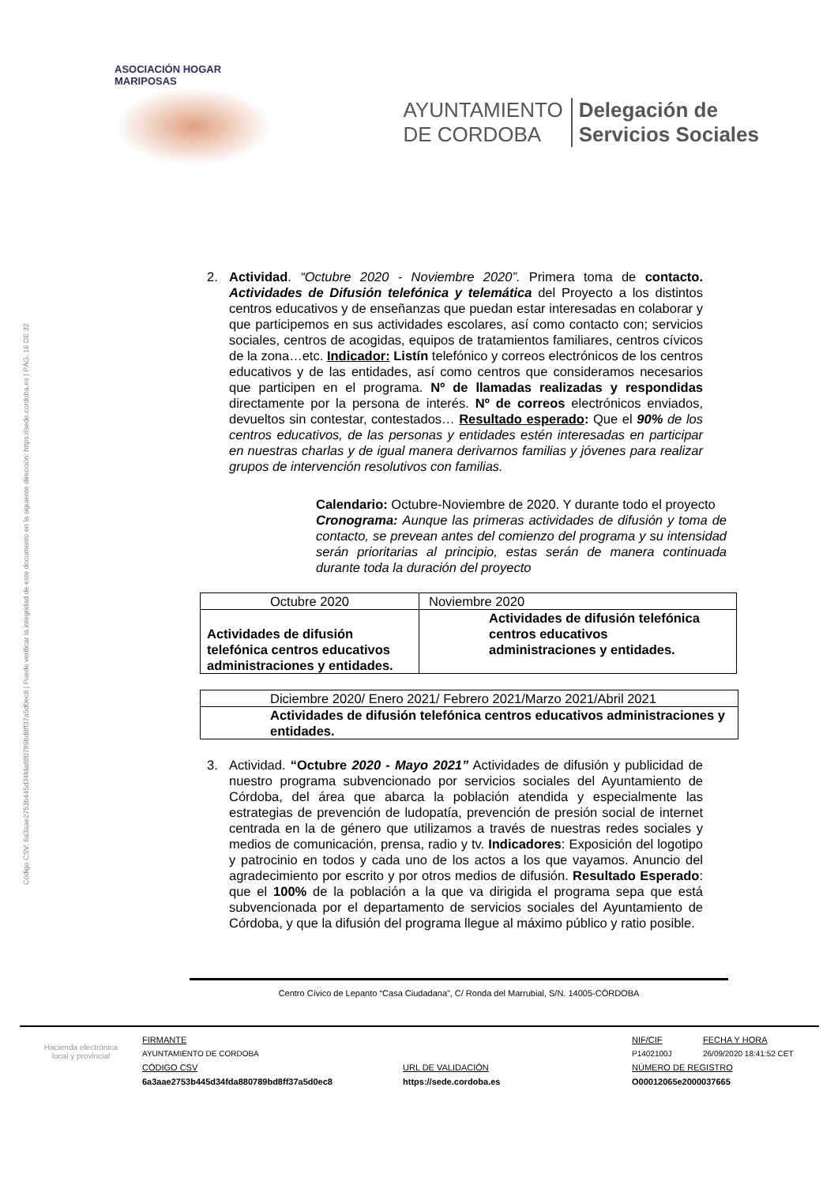Código CSV: 6a3aae2753b445d34fda880789bd8ff37a5d0ec8 | Puede verificar la integridad de este documento en la siguiente dirección: https://sede.cordoba.es | PÁG. 16 DE 32
ASOCIACIÓN HOGAR MARIPOSAS
AYUNTAMIENTO
DE CORDOBA
Delegación de
Servicios Sociales
2.
Actividad. “Octubre 2020 - Noviembre 2020”. Primera toma de contacto. Actividades de Difusión telefónica y telemática del Proyecto a los distintos centros educativos y de enseñanzas que puedan estar interesadas en colaborar y que participemos en sus actividades escolares, así como contacto con; servicios sociales, centros de acogidas, equipos de tratamientos familiares, centros cívicos de la zona…etc. Indicador: Listín telefónico y correos electrónicos de los centros educativos y de las entidades, así como centros que consideramos necesarios que participen en el programa. Nº de llamadas realizadas y respondidas directamente por la persona de interés. Nº de correos electrónicos enviados, devueltos sin contestar, contestados… Resultado esperado: Que el 90% de los centros educativos, de las personas y entidades estén interesadas en participar en nuestras charlas y de igual manera derivarnos familias y jóvenes para realizar grupos de intervención resolutivos con familias.
Calendario: Octubre-Noviembre de 2020. Y durante todo el proyecto
Cronograma: Aunque las primeras actividades de difusión y toma de contacto, se prevean antes del comienzo del programa y su intensidad serán prioritarias al principio, estas serán de manera continuada durante toda la duración del proyecto
| Octubre 2020 | Noviembre 2020 |
| Actividades de difusión telefónica centros educativos administraciones y entidades. | Actividades de difusión telefónica centros educativos administraciones y entidades. |
| Diciembre 2020/ Enero 2021/ Febrero 2021/Marzo 2021/Abril 2021 |
| Actividades de difusión telefónica centros educativos administraciones y entidades. |
3.
Actividad. “Octubre 2020 - Mayo 2021” Actividades de difusión y publicidad de nuestro programa subvencionado por servicios sociales del Ayuntamiento de Córdoba, del área que abarca la población atendida y especialmente las estrategias de prevención de ludopatía, prevención de presión social de internet centrada en la de género que utilizamos a través de nuestras redes sociales y medios de comunicación, prensa, radio y tv. Indicadores: Exposición del logotipo y patrocinio en todos y cada uno de los actos a los que vayamos. Anuncio del agradecimiento por escrito y por otros medios de difusión. Resultado Esperado: que el 100% de la población a la que va dirigida el programa sepa que está subvencionada por el departamento de servicios sociales del Ayuntamiento de Córdoba, y que la difusión del programa llegue al máximo público y ratio posible.
Centro Cívico de Lepanto “Casa Ciudadana”, C/ Ronda del Marrubial, S/N. 14005-CÓRDOBA
Hacienda electrónica
local y provincial
FIRMANTE
NIF/CIF
FECHA Y HORA
AYUNTAMIENTO DE CORDOBA
P1402100J
26/09/2020 18:41:52 CET
CÓDIGO CSV
URL DE VALIDACIÓN
NÚMERO DE REGISTRO
6a3aae2753b445d34fda880789bd8ff37a5d0ec8
https://sede.cordoba.es
O00012065e2000037665